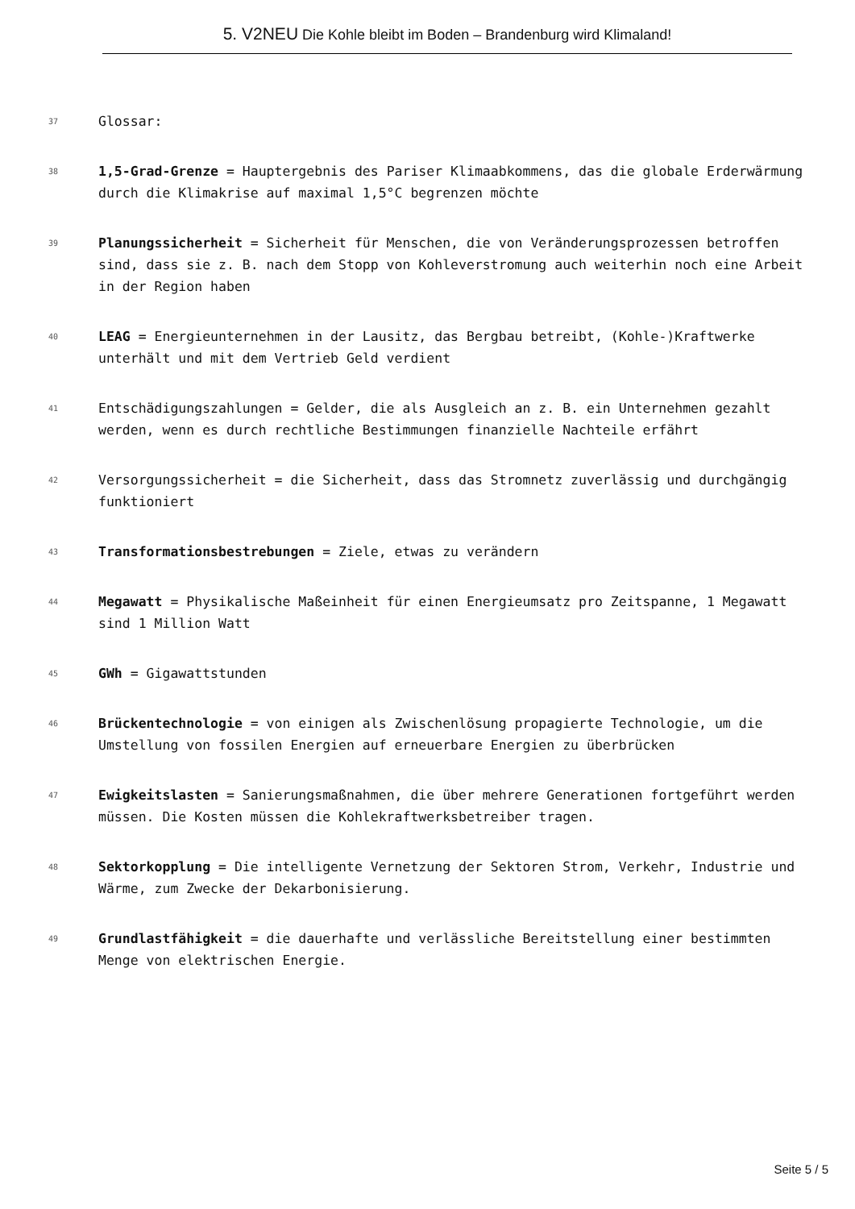5. V2NEU Die Kohle bleibt im Boden – Brandenburg wird Klimaland!
37
Glossar:
38
1,5-Grad-Grenze = Hauptergebnis des Pariser Klimaabkommens, das die globale Erderwärmung durch die Klimakrise auf maximal 1,5°C begrenzen möchte
39
Planungssicherheit = Sicherheit für Menschen, die von Veränderungsprozessen betroffen sind, dass sie z. B. nach dem Stopp von Kohleverstromung auch weiterhin noch eine Arbeit in der Region haben
40
LEAG = Energieunternehmen in der Lausitz, das Bergbau betreibt, (Kohle-)Kraftwerke unterhält und mit dem Vertrieb Geld verdient
41
Entschädigungszahlungen = Gelder, die als Ausgleich an z. B. ein Unternehmen gezahlt werden, wenn es durch rechtliche Bestimmungen finanzielle Nachteile erfährt
42
Versorgungssicherheit = die Sicherheit, dass das Stromnetz zuverlässig und durchgängig funktioniert
43
Transformationsbestrebungen = Ziele, etwas zu verändern
44
Megawatt = Physikalische Maßeinheit für einen Energieumsatz pro Zeitspanne, 1 Megawatt sind 1 Million Watt
45
GWh = Gigawattstunden
46
Brückentechnologie = von einigen als Zwischenlösung propagierte Technologie, um die Umstellung von fossilen Energien auf erneuerbare Energien zu überbrücken
47
Ewigkeitslasten = Sanierungsmaßnahmen, die über mehrere Generationen fortgeführt werden müssen. Die Kosten müssen die Kohlekraftwerksbetreiber tragen.
48
Sektorkopplung = Die intelligente Vernetzung der Sektoren Strom, Verkehr, Industrie und Wärme, zum Zwecke der Dekarbonisierung.
49
Grundlastfähigkeit = die dauerhafte und verlässliche Bereitstellung einer bestimmten Menge von elektrischen Energie.
Seite 5 / 5